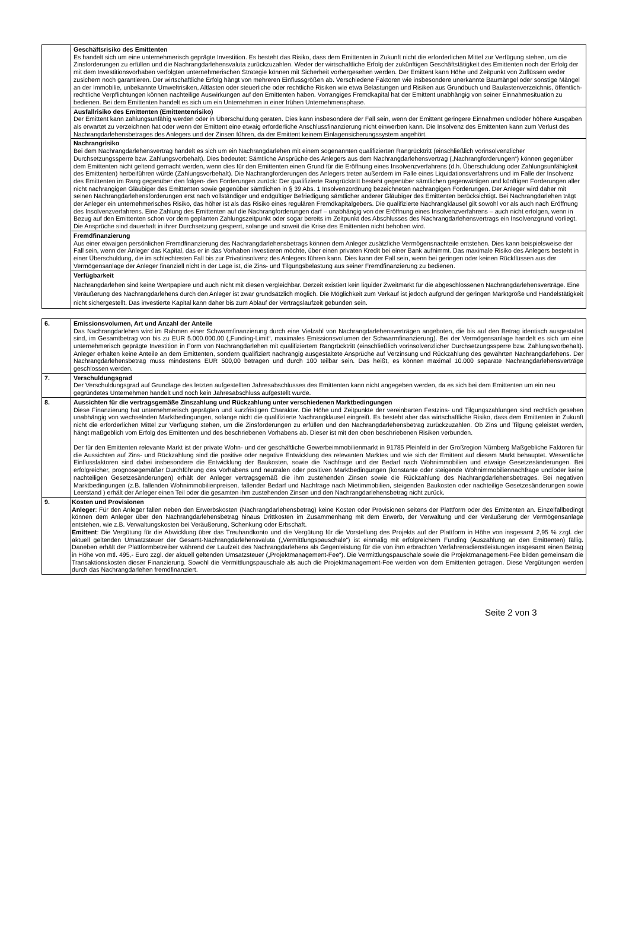| | Geschäftsrisiko des Emittenten Es handelt sich um eine unternehmerisch geprägte Investition. Es besteht das Risiko, dass dem Emittenten in Zukunft nicht die erforderlichen Mittel zur Verfügung stehen, um die Zinsforderungen zu erfüllen und die Nachrangdarlehensvaluta zurückzuzahlen. Weder der wirtschaftliche Erfolg der zukünftigen Geschäftstätigkeit des Emittenten noch der Erfolg der mit dem Investitionsvorhaben verfolgten unternehmerischen Strategie können mit Sicherheit vorhergesehen werden. Der Emittent kann Höhe und Zeitpunkt von Zuflüssen weder zusichern noch garantieren. Der wirtschaftliche Erfolg hängt von mehreren Einflussgrößen ab. Verschiedene Faktoren wie insbesondere unerkannte Baumängel oder sonstige Mängel an der Immobilie, unbekannte Umweltrisiken, Altlasten oder steuerliche oder rechtliche Risiken wie etwa Belastungen und Risiken aus Grundbuch und Baulastenverzeichnis, öffentlich-rechtliche Verpflichtungen können nachteilige Auswirkungen auf den Emittenten haben. Vorrangiges Fremdkapital hat der Emittent unabhängig von seiner Einnahmesituation zu bedienen. Bei dem Emittenten handelt es sich um ein Unternehmen in einer frühen Unternehmensphase. |
| | Ausfallrisiko des Emittenten (Emittentenrisiko) Der Emittent kann zahlungsunfähig werden oder in Überschuldung geraten. Dies kann insbesondere der Fall sein, wenn der Emittent geringere Einnahmen und/oder höhere Ausgaben als erwartet zu verzeichnen hat oder wenn der Emittent eine etwaig erforderliche Anschlussfinanzierung nicht einwerben kann. Die Insolvenz des Emittenten kann zum Verlust des Nachrangdarlehensbetrages des Anlegers und der Zinsen führen, da der Emittent keinem Einlagensicherungssystem angehört. |
| | Nachrangrisiko Bei dem Nachrangdarlehensvertrag handelt es sich um ein Nachrangdarlehen mit einem sogenannten qualifizierten Rangrücktritt (einschließlich vorinsolvenzlicher Durchsetzungssperre bzw. Zahlungsvorbehalt). Dies bedeutet: Sämtliche Ansprüche des Anlegers aus dem Nachrangdarlehensvertrag („Nachrangforderungen“) können gegenüber dem Emittenten nicht geltend gemacht werden, wenn dies für den Emittenten einen Grund für die Eröffnung eines Insolvenzverfahrens (d.h. Überschuldung oder Zahlungsunfähigkeit des Emittenten) herbeiführen würde (Zahlungsvorbehalt). Die Nachrangforderungen des Anlegers treten außerdem im Falle eines Liquidationsverfahrens und im Falle der Insolvenz des Emittenten im Rang gegenüber den folgen- den Forderungen zurück: Der qualifizierte Rangrücktritt besteht gegenüber sämtlichen gegenwärtigen und künftigen Forderungen aller nicht nachrangigen Gläubiger des Emittenten sowie gegenüber sämtlichen in § 39 Abs. 1 Insolvenzordnung bezeichneten nachrangigen Forderungen. Der Anleger wird daher mit seinen Nachrangdarlehensforderungen erst nach vollständiger und endgültiger Befriedigung sämtlicher anderer Gläubiger des Emittenten berücksichtigt. Bei Nachrangdarlehen trägt der Anleger ein unternehmerisches Risiko, das höher ist als das Risiko eines regulären Fremdkapitalgebers. Die qualifizierte Nachrangklausel gilt sowohl vor als auch nach Eröffnung des Insolvenzverfahrens. Eine Zahlung des Emittenten auf die Nachrangforderungen darf – unabhängig von der Eröffnung eines Insolvenzverfahrens – auch nicht erfolgen, wenn in Bezug auf den Emittenten schon vor dem geplanten Zahlungszeitpunkt oder sogar bereits im Zeitpunkt des Abschlusses des Nachrangdarlehensvertrags ein Insolvenzgrund vorliegt. Die Ansprüche sind dauerhaft in ihrer Durchsetzung gesperrt, solange und soweit die Krise des Emittenten nicht behoben wird. |
| | Fremdfinanzierung Aus einer etwaigen persönlichen Fremdfinanzierung des Nachrangdarlehensbetrags können dem Anleger zusätzliche Vermögensnachteile entstehen. Dies kann beispielsweise der Fall sein, wenn der Anleger das Kapital, das er in das Vorhaben investieren möchte, über einen privaten Kredit bei einer Bank aufnimmt. Das maximale Risiko des Anlegers besteht in einer Überschuldung, die im schlechtesten Fall bis zur Privatinsolvenz des Anlegers führen kann. Dies kann der Fall sein, wenn bei geringen oder keinen Rückflüssen aus der Vermögensanlage der Anleger finanziell nicht in der Lage ist, die Zins- und Tilgungsbelastung aus seiner Fremdfinanzierung zu bedienen. |
| | Verfügbarkeit Nachrangdarlehen sind keine Wertpapiere und auch nicht mit diesen vergleichbar. Derzeit existiert kein liquider Zweitmarkt für die abgeschlossenen Nachrangdarlehensverträge. Eine Veräußerung des Nachrangdarlehens durch den Anleger ist zwar grundsätzlich möglich. Die Möglichkeit zum Verkauf ist jedoch aufgrund der geringen Marktgröße und Handelstätigkeit nicht sichergestellt. Das investierte Kapital kann daher bis zum Ablauf der Vertragslaufzeit gebunden sein. |
| 6. | Emissionsvolumen, Art und Anzahl der Anteile Das Nachrangdarlehen wird im Rahmen einer Schwarmfinanzierung durch eine Vielzahl von Nachrangdarlehensverträgen angeboten, die bis auf den Betrag identisch ausgestaltet sind, im Gesamtbetrag von bis zu EUR 5.000.000,00 („Funding-Limit“, maximales Emissionsvolumen der Schwarmfinanzierung). Bei der Vermögensanlage handelt es sich um eine unternehmerisch geprägte Investition in Form von Nachrangdarlehen mit qualifiziertem Rangrücktritt (einschließlich vorinsolvenzlicher Durchsetzungssperre bzw. Zahlungsvorbehalt). Anleger erhalten keine Anteile an dem Emittenten, sondern qualifiziert nachrangig ausgestaltete Ansprüche auf Verzinsung und Rückzahlung des gewährten Nachrangdarlehens. Der Nachrangdarlehensbetrag muss mindestens EUR 500,00 betragen und durch 100 teilbar sein. Das heißt, es können maximal 10.000 separate Nachrangdarlehensverträge geschlossen werden. |
| 7. | Verschuldungsgrad Der Verschuldungsgrad auf Grundlage des letzten aufgestellten Jahresabschlusses des Emittenten kann nicht angegeben werden, da es sich bei dem Emittenten um ein neu gegründetes Unternehmen handelt und noch kein Jahresabschluss aufgestellt wurde. |
| 8. | Aussichten für die vertragsgemäße Zinszahlung und Rückzahlung unter verschiedenen Marktbedingungen Diese Finanzierung hat unternehmerisch geprägten und kurzfristigen Charakter. Die Höhe und Zeitpunkte der vereinbarten Festzins- und Tilgungszahlungen sind rechtlich gesehen unabhängig von wechselnden Marktbedingungen, solange nicht die qualifizierte Nachrangklausel eingreift. Es besteht aber das wirtschaftliche Risiko, dass dem Emittenten in Zukunft nicht die erforderlichen Mittel zur Verfügung stehen, um die Zinsforderungen zu erfüllen und den Nachrangdarlehensbetrag zurückzuzahlen. Ob Zins und Tilgung geleistet werden, hängt maßgeblich vom Erfolg des Emittenten und des beschriebenen Vorhabens ab. Dieser ist mit den oben beschriebenen Risiken verbunden. Der für den Emittenten relevante Markt ist der private Wohn- und der geschäftliche Gewerbeimmobilienmarkt in 91785 Pleinfeld in der Großregion Nürnberg Maßgebliche Faktoren für die Aussichten auf Zins- und Rückzahlung sind die positive oder negative Entwicklung des relevanten Marktes und wie sich der Emittent auf diesem Markt behauptet. Wesentliche Einflussfaktoren sind dabei insbesondere die Entwicklung der Baukosten, sowie die Nachfrage und der Bedarf nach Wohnimmobilien und etwaige Gesetzesänderungen. Bei erfolgreicher, prognosegemäßer Durchführung des Vorhabens und neutralen oder positiven Marktbedingungen (konstante oder steigende Wohnimmobiliennachfrage und/oder keine nachteiligen Gesetzesänderungen) erhält der Anleger vertragsgemäß die ihm zustehenden Zinsen sowie die Rückzahlung des Nachrangdarlehensbetrages. Bei negativen Marktbedingungen (z.B. fallenden Wohnimmobilienpreisen, fallender Bedarf und Nachfrage nach Mietimmobilien, steigenden Baukosten oder nachteilige Gesetzesänderungen sowie Leerstand ) erhält der Anleger einen Teil oder die gesamten ihm zustehenden Zinsen und den Nachrangdarlehensbetrag nicht zurück. |
| 9. | Kosten und Provisionen Anleger : Für den Anleger fallen neben den Erwerbskosten (Nachrangdarlehensbetrag) keine Kosten oder Provisionen seitens der Plattform oder des Emittenten an. Einzelfallbedingt können dem Anleger über den Nachrangdarlehensbetrag hinaus Drittkosten im Zusammenhang mit dem Erwerb, der Verwaltung und der Veräußerung der Vermögensanlage entstehen, wie z.B. Verwaltungskosten bei Veräußerung, Schenkung oder Erbschaft. Emittent : Die Vergütung für die Abwicklung über das Treuhandkonto und die Vergütung für die Vorstellung des Projekts auf der Plattform in Höhe von insgesamt 2,95 % zzgl. der aktuell geltenden Umsatzsteuer der Gesamt-Nachrangdarlehensvaluta („Vermittlungspauschale“) ist einmalig mit erfolgreichem Funding (Auszahlung an den Emittenten) fällig. Daneben erhält der Plattformbetreiber während der Laufzeit des Nachrangdarlehens als Gegenleistung für die von ihm erbrachten Verfahrensdienstleistungen insgesamt einen Betrag in Höhe von mtl. 495,- Euro zzgl. der aktuell geltenden Umsatzsteuer („Projektmanagement-Fee“). Die Vermittlungspauschale sowie die Projektmanagement-Fee bilden gemeinsam die Transaktionskosten dieser Finanzierung. Sowohl die Vermittlungspauschale als auch die Projektmanagement-Fee werden von dem Emittenten getragen. Diese Vergütungen werden durch das Nachrangdarlehen fremdfinanziert. |
Seite 2 von 3